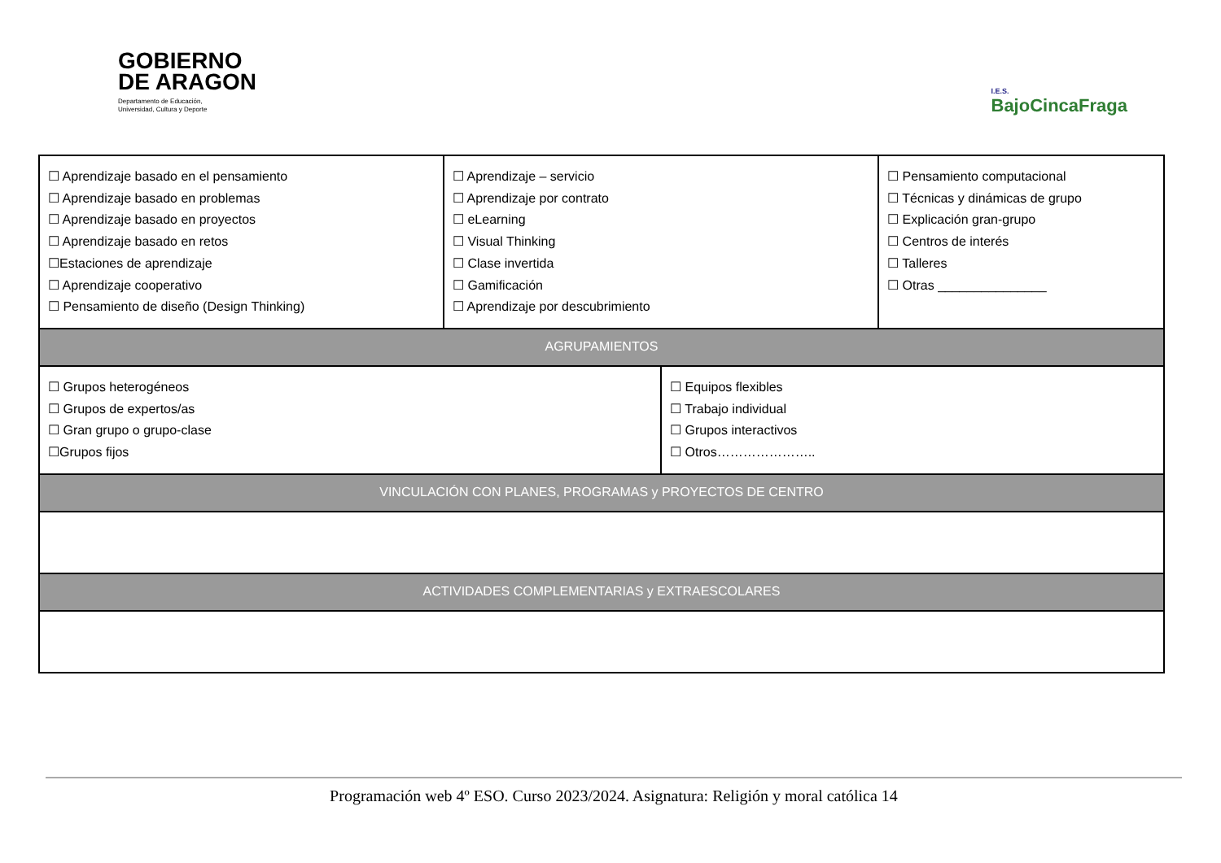GOBIERNO
DE ARAGON
Departamento de Educación,
Universidad, Cultura y Deporte
I.E.S.
BajoCincaFraga
| ☐ Aprendizaje basado en el pensamiento ☐ Aprendizaje basado en problemas ☐ Aprendizaje basado en proyectos ☐ Aprendizaje basado en retos ☐Estaciones de aprendizaje ☐ Aprendizaje cooperativo ☐ Pensamiento de diseño (Design Thinking) | ☐ Aprendizaje – servicio ☐ Aprendizaje por contrato ☐ eLearning ☐ Visual Thinking ☐ Clase invertida ☐ Gamificación ☐ Aprendizaje por descubrimiento | | ☐ Pensamiento computacional ☐ Técnicas y dinámicas de grupo ☐ Explicación gran-grupo ☐ Centros de interés ☐ Talleres ☐ Otras _______________ |
| AGRUPAMIENTOS | | | |
| ☐ Grupos heterogéneos ☐ Grupos de expertos/as ☐ Gran grupo o grupo-clase ☐Grupos fijos | | ☐ Equipos flexibles ☐ Trabajo individual ☐ Grupos interactivos ☐ Otros………………….. | |
| VINCULACIÓN CON PLANES, PROGRAMAS y PROYECTOS DE CENTRO | | | |
| ACTIVIDADES COMPLEMENTARIAS y EXTRAESCOLARES | | | |
Programación web 4º ESO. Curso 2023/2024. Asignatura: Religión y moral católica 14